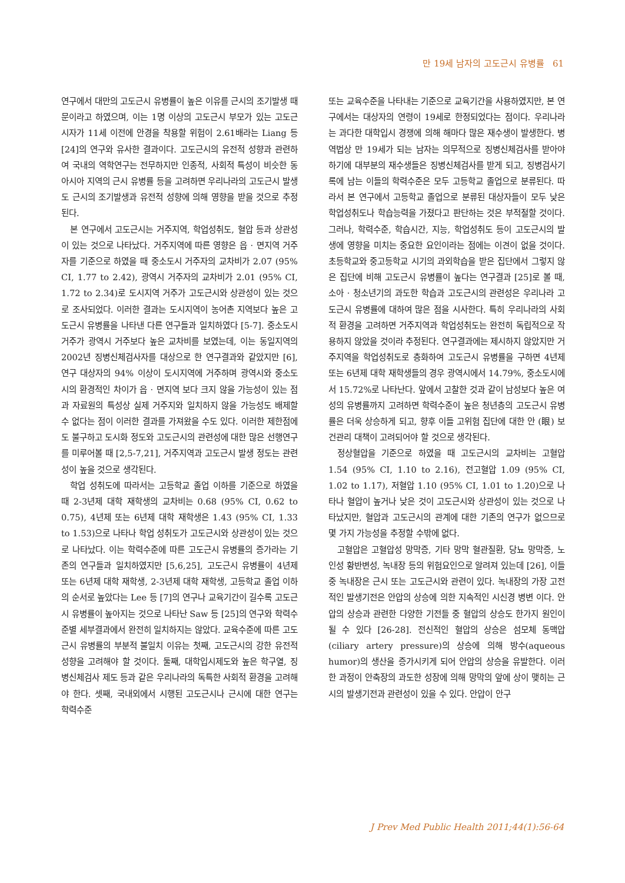만 19세 남자의 고도근시 유병률 61
연구에서 대만의 고도근시 유병률이 높은 이유를 근시의 조기발생 때문이라고 하였으며, 이는 1명 이상의 고도근시 부모가 있는 고도근시자가 11세 이전에 안경을 착용할 위험이 2.61배라는 Liang 등 [24]의 연구와 유사한 결과이다. 고도근시의 유전적 성향과 관련하여 국내의 역학연구는 전무하지만 인종적, 사회적 특성이 비슷한 동아시아 지역의 근시 유병률 등을 고려하면 우리나라의 고도근시 발생도 근시의 조기발생과 유전적 성향에 의해 영향을 받을 것으로 추정된다.
본 연구에서 고도근시는 거주지역, 학업성취도, 혈압 등과 상관성이 있는 것으로 나타났다. 거주지역에 따른 영향은 읍 · 면지역 거주자를 기준으로 하였을 때 중소도시 거주자의 교차비가 2.07 (95% CI, 1.77 to 2.42), 광역시 거주자의 교차비가 2.01 (95% CI, 1.72 to 2.34)로 도시지역 거주가 고도근시와 상관성이 있는 것으로 조사되었다. 이러한 결과는 도시지역이 농어촌 지역보다 높은 고도근시 유병률을 나타낸 다른 연구들과 일치하였다 [5-7]. 중소도시 거주가 광역시 거주보다 높은 교차비를 보였는데, 이는 동일지역의 2002년 징병신체검사자를 대상으로 한 연구결과와 같았지만 [6], 연구 대상자의 94% 이상이 도시지역에 거주하며 광역시와 중소도시의 환경적인 차이가 읍 · 면지역 보다 크지 않을 가능성이 있는 점과 자료원의 특성상 실제 거주지와 일치하지 않을 가능성도 배제할 수 없다는 점이 이러한 결과를 가져왔을 수도 있다. 이러한 제한점에도 불구하고 도시화 정도와 고도근시의 관련성에 대한 많은 선행연구를 미루어볼 때 [2,5-7,21], 거주지역과 고도근시 발생 정도는 관련성이 높을 것으로 생각된다.
학업 성취도에 따라서는 고등학교 졸업 이하를 기준으로 하였을 때 2-3년제 대학 재학생의 교차비는 0.68 (95% CI, 0.62 to 0.75), 4년제 또는 6년제 대학 재학생은 1.43 (95% CI, 1.33 to 1.53)으로 나타나 학업 성취도가 고도근시와 상관성이 있는 것으로 나타났다. 이는 학력수준에 따른 고도근시 유병률의 증가라는 기존의 연구들과 일치하였지만 [5,6,25], 고도근시 유병률이 4년제 또는 6년제 대학 재학생, 2-3년제 대학 재학생, 고등학교 졸업 이하의 순서로 높았다는 Lee 등 [7]의 연구나 교육기간이 길수록 고도근시 유병률이 높아지는 것으로 나타난 Saw 등 [25]의 연구와 학력수준별 세부결과에서 완전히 일치하지는 않았다. 교육수준에 따른 고도근시 유병률의 부분적 불일치 이유는 첫째, 고도근시의 강한 유전적 성향을 고려해야 할 것이다. 둘째, 대학입시제도와 높은 학구열, 징병신체검사 제도 등과 같은 우리나라의 독특한 사회적 환경을 고려해야 한다. 셋째, 국내외에서 시행된 고도근시나 근시에 대한 연구는 학력수준
또는 교육수준을 나타내는 기준으로 교육기간을 사용하였지만, 본 연구에서는 대상자의 연령이 19세로 한정되었다는 점이다. 우리나라는 과다한 대학입시 경쟁에 의해 해마다 많은 재수생이 발생한다. 병역법상 만 19세가 되는 남자는 의무적으로 징병신체검사를 받아야 하기에 대부분의 재수생들은 징병신체검사를 받게 되고, 징병검사기록에 남는 이들의 학력수준은 모두 고등학교 졸업으로 분류된다. 따라서 본 연구에서 고등학교 졸업으로 분류된 대상자들이 모두 낮은 학업성취도나 학습능력을 가졌다고 판단하는 것은 부적절할 것이다. 그러나, 학력수준, 학습시간, 지능, 학업성취도 등이 고도근시의 발생에 영향을 미치는 중요한 요인이라는 점에는 이견이 없을 것이다. 초등학교와 중고등학교 시기의 과외학습을 받은 집단에서 그렇지 않은 집단에 비해 고도근시 유병률이 높다는 연구결과 [25]로 볼 때, 소아 · 청소년기의 과도한 학습과 고도근시의 관련성은 우리나라 고도근시 유병률에 대하여 많은 점을 시사한다. 특히 우리나라의 사회적 환경을 고려하면 거주지역과 학업성취도는 완전히 독립적으로 작용하지 않았을 것이라 추정된다. 연구결과에는 제시하지 않았지만 거주지역을 학업성취도로 층화하여 고도근시 유병률을 구하면 4년제 또는 6년제 대학 재학생들의 경우 광역시에서 14.79%, 중소도시에서 15.72%로 나타난다. 앞에서 고찰한 것과 같이 남성보다 높은 여성의 유병률까지 고려하면 학력수준이 높은 청년층의 고도근시 유병률은 더욱 상승하게 되고, 향후 이들 고위험 집단에 대한 안 (眼) 보건관리 대책이 고려되어야 할 것으로 생각된다.
정상혈압을 기준으로 하였을 때 고도근시의 교차비는 고혈압 1.54 (95% CI, 1.10 to 2.16), 전고혈압 1.09 (95% CI, 1.02 to 1.17), 저혈압 1.10 (95% CI, 1.01 to 1.20)으로 나타나 혈압이 높거나 낮은 것이 고도근시와 상관성이 있는 것으로 나타났지만, 혈압과 고도근시의 관계에 대한 기존의 연구가 없으므로 몇 가지 가능성을 추정할 수밖에 없다.
고혈압은 고혈압성 망막증, 기타 망막 혈관질환, 당뇨 망막증, 노인성 황반변성, 녹내장 등의 위험요인으로 알려져 있는데 [26], 이들 중 녹내장은 근시 또는 고도근시와 관련이 있다. 녹내장의 가장 고전적인 발생기전은 안압의 상승에 의한 지속적인 시신경 병변 이다. 안압의 상승과 관련한 다양한 기전들 중 혈압의 상승도 한가지 원인이 될 수 있다 [26-28]. 전신적인 혈압의 상승은 섬모체 동맥압(ciliary artery pressure)의 상승에 의해 방수(aqueous humor)의 생산을 증가시키게 되어 안압의 상승을 유발한다. 이러한 과정이 안축장의 과도한 성장에 의해 망막의 앞에 상이 맺히는 근시의 발생기전과 관련성이 있을 수 있다. 안압이 안구
J Prev Med Public Health 2011;44(1):56-64